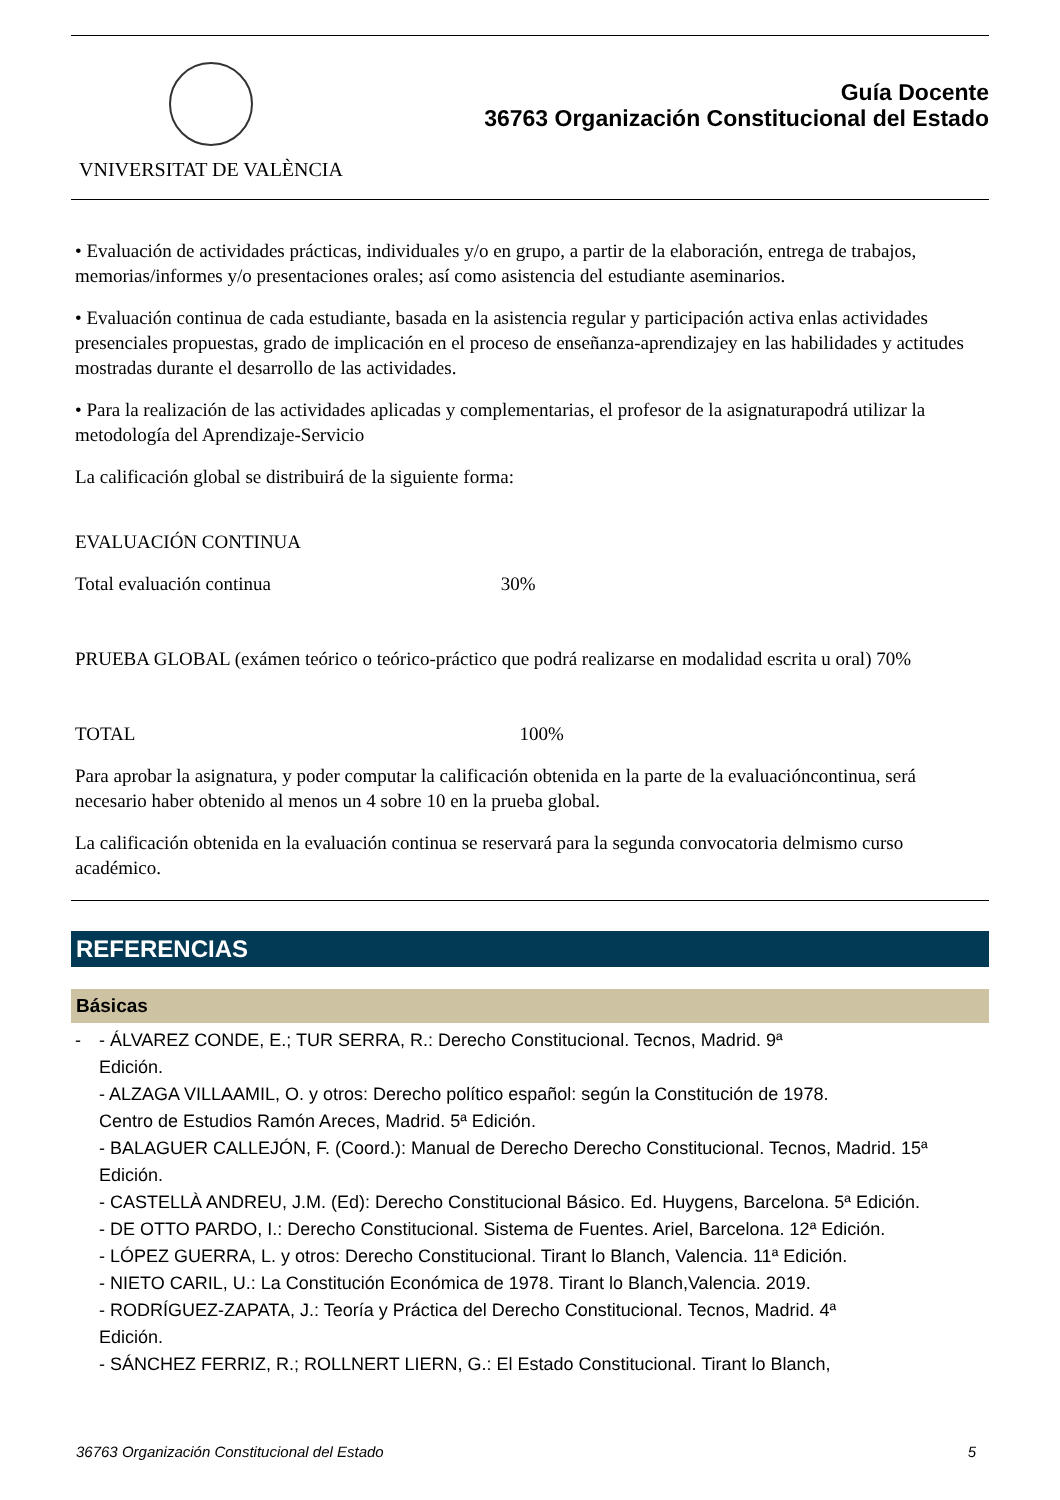VNIVERSITAT DE VALÈNCIA
Guía Docente
36763 Organización Constitucional del Estado
• Evaluación de actividades prácticas, individuales y/o en grupo, a partir de la elaboración, entrega de trabajos, memorias/informes y/o presentaciones orales; así como asistencia del estudiante aseminarios.
• Evaluación continua de cada estudiante, basada en la asistencia regular y participación activa enlas actividades presenciales propuestas, grado de implicación en el proceso de enseñanza-aprendizajey en las habilidades y actitudes mostradas durante el desarrollo de las actividades.
• Para la realización de las actividades aplicadas y complementarias, el profesor de la asignaturapodrá utilizar la metodología del Aprendizaje-Servicio
La calificación global se distribuirá de la siguiente forma:
EVALUACIÓN CONTINUA
Total evaluación continua 30%
PRUEBA GLOBAL (exámen teórico o teórico-práctico que podrá realizarse en modalidad escrita u oral) 70%
TOTAL 100%
Para aprobar la asignatura, y poder computar la calificación obtenida en la parte de la evaluacióncontinua, será necesario haber obtenido al menos un 4 sobre 10 en la prueba global.
La calificación obtenida en la evaluación continua se reservará para la segunda convocatoria delmismo curso académico.
REFERENCIAS
Básicas
- - ÁLVAREZ CONDE, E.; TUR SERRA, R.: Derecho Constitucional. Tecnos, Madrid. 9ª
Edición.
- ALZAGA VILLAAMIL, O. y otros: Derecho político español: según la Constitución de 1978.
Centro de Estudios Ramón Areces, Madrid. 5ª Edición.
- BALAGUER CALLEJÓN, F. (Coord.): Manual de Derecho Derecho Constitucional. Tecnos, Madrid. 15ª Edición.
- CASTELLÀ ANDREU, J.M. (Ed): Derecho Constitucional Básico. Ed. Huygens, Barcelona. 5ª Edición.
- DE OTTO PARDO, I.: Derecho Constitucional. Sistema de Fuentes. Ariel, Barcelona. 12ª Edición.
- LÓPEZ GUERRA, L. y otros: Derecho Constitucional. Tirant lo Blanch, Valencia. 11ª Edición.
- NIETO CARIL, U.: La Constitución Económica de 1978. Tirant lo Blanch,Valencia. 2019.
- RODRÍGUEZ-ZAPATA, J.: Teoría y Práctica del Derecho Constitucional. Tecnos, Madrid. 4ª
Edición.
- SÁNCHEZ FERRIZ, R.; ROLLNERT LIERN, G.: El Estado Constitucional. Tirant lo Blanch,
36763 Organización Constitucional del Estado 5